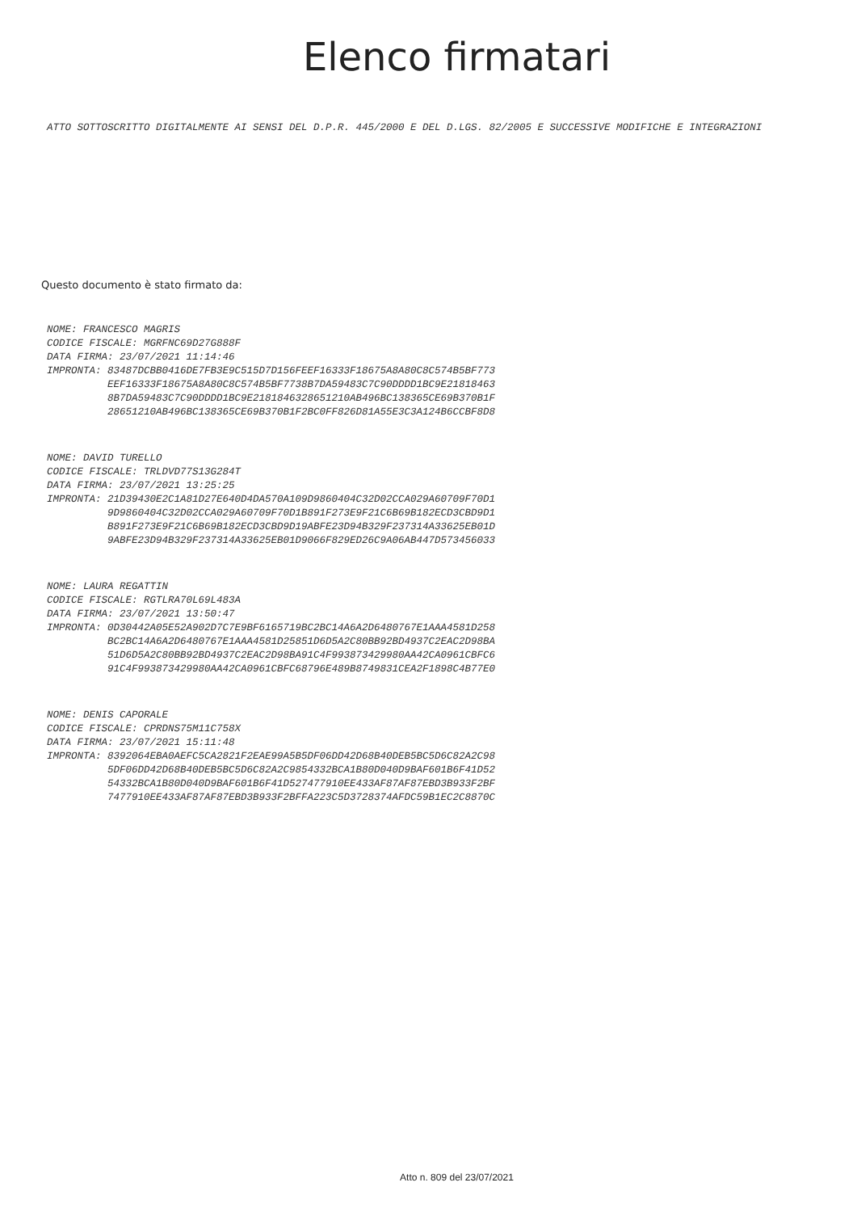Elenco firmatari
ATTO SOTTOSCRITTO DIGITALMENTE AI SENSI DEL D.P.R. 445/2000 E DEL D.LGS. 82/2005 E SUCCESSIVE MODIFICHE E INTEGRAZIONI
Questo documento è stato firmato da:
NOME: FRANCESCO MAGRIS CODICE FISCALE: MGRFNC69D27G888F DATA FIRMA: 23/07/2021 11:14:46 IMPRONTA: 83487DCBB0416DE7FB3E9C515D7D156FEEF16333F18675A8A80C8C574B5BF773 EEF16333F18675A8A80C8C574B5BF7738B7DA59483C7C90DDDD1BC9E21818463 8B7DA59483C7C90DDDD1BC9E2181846328651210AB496BC138365CE69B370B1F 28651210AB496BC138365CE69B370B1F2BC0FF826D81A55E3C3A124B6CCBF8D8
NOME: DAVID TURELLO CODICE FISCALE: TRLDVD77S13G284T DATA FIRMA: 23/07/2021 13:25:25 IMPRONTA: 21D39430E2C1A81D27E640D4DA570A109D9860404C32D02CCA029A60709F70D1 9D9860404C32D02CCA029A60709F70D1B891F273E9F21C6B69B182ECD3CBD9D1 B891F273E9F21C6B69B182ECD3CBD9D19ABFE23D94B329F237314A33625EB01D 9ABFE23D94B329F237314A33625EB01D9066F829ED26C9A06AB447D573456033
NOME: LAURA REGATTIN CODICE FISCALE: RGTLRA70L69L483A DATA FIRMA: 23/07/2021 13:50:47 IMPRONTA: 0D30442A05E52A902D7C7E9BF6165719BC2BC14A6A2D6480767E1AAA4581D258 BC2BC14A6A2D6480767E1AAA4581D25851D6D5A2C80BB92BD4937C2EAC2D98BA 51D6D5A2C80BB92BD4937C2EAC2D98BA91C4F993873429980AA42CA0961CBFC6 91C4F993873429980AA42CA0961CBFC68796E489B8749831CEA2F1898C4B77E0
NOME: DENIS CAPORALE CODICE FISCALE: CPRDNS75M11C758X DATA FIRMA: 23/07/2021 15:11:48 IMPRONTA: 8392064EBA0AEFC5CA2821F2EAE99A5B5DF06DD42D68B40DEB5BC5D6C82A2C98 5DF06DD42D68B40DEB5BC5D6C82A2C9854332BCA1B80D040D9BAF601B6F41D52 54332BCA1B80D040D9BAF601B6F41D527477910EE433AF87AF87EBD3B933F2BF 7477910EE433AF87AF87EBD3B933F2BFFA223C5D3728374AFDC59B1EC2C8870C
Atto n. 809 del 23/07/2021